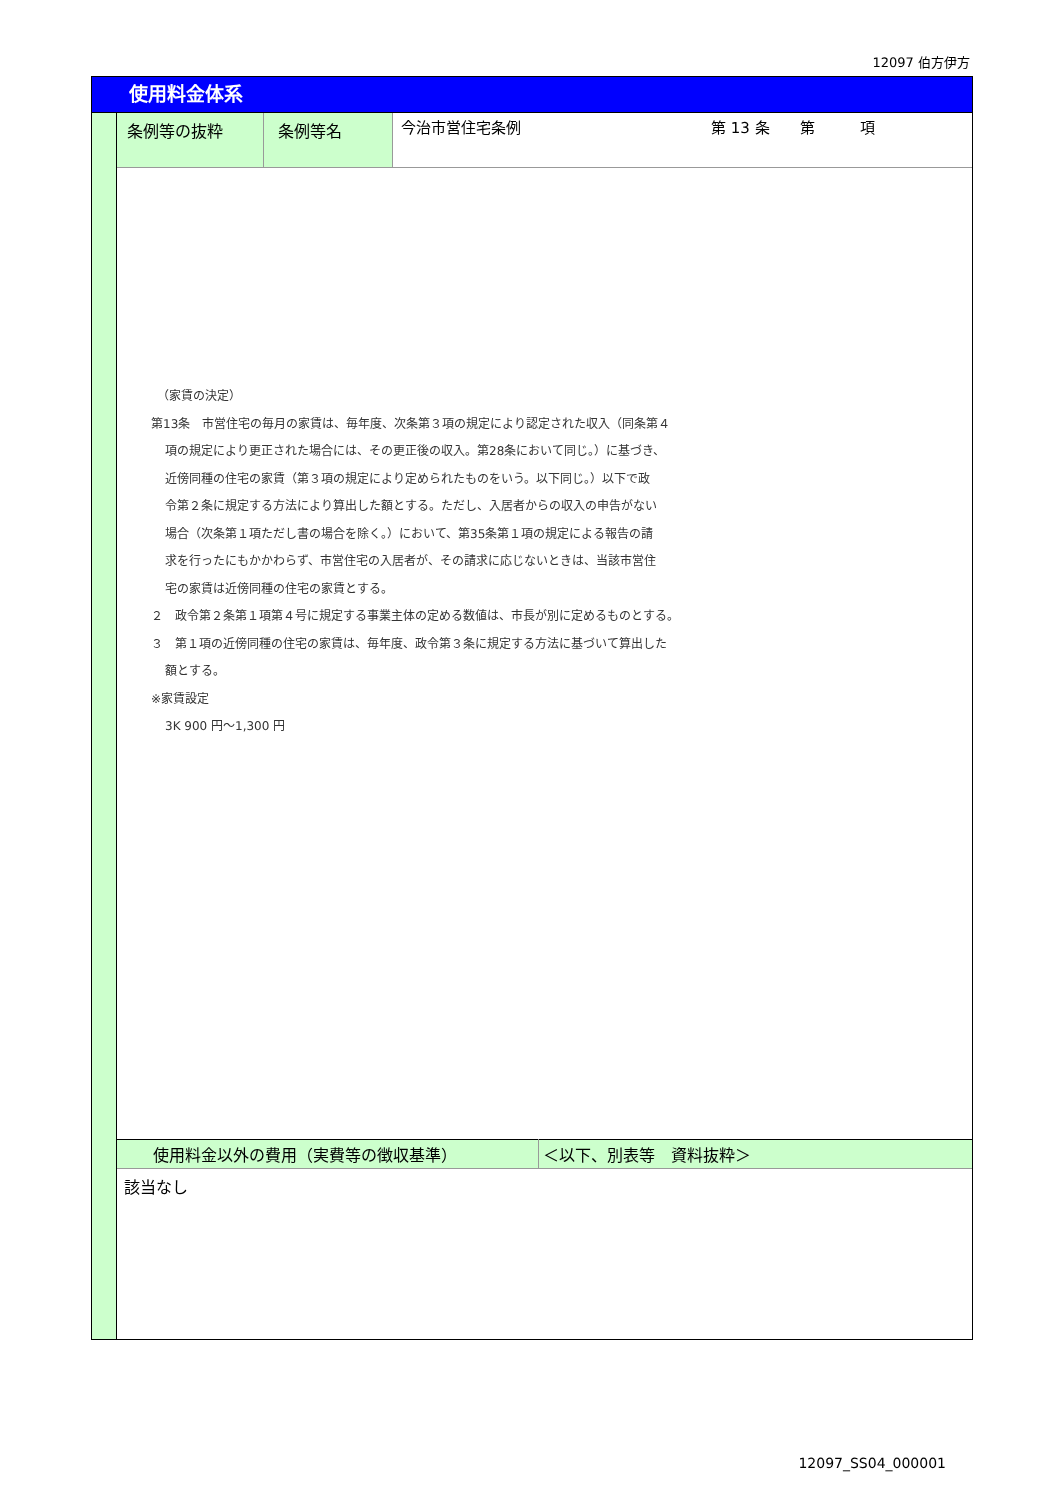12097 伯方伊方
使用料金体系
| 条例等の抜粋 | 条例等名 | 今治市営住宅条例 第 13 条 第 項 |
　（家賃の決定）
第13条　市営住宅の毎月の家賃は、毎年度、次条第３項の規定により認定された収入（同条第４
項の規定により更正された場合には、その更正後の収入。第28条において同じ。）に基づき、
近傍同種の住宅の家賃（第３項の規定により定められたものをいう。以下同じ。）以下で政
令第２条に規定する方法により算出した額とする。ただし、入居者からの収入の申告がない
場合（次条第１項ただし書の場合を除く。）において、第35条第１項の規定による報告の請
求を行ったにもかかわらず、市営住宅の入居者が、その請求に応じないときは、当該市営住
宅の家賃は近傍同種の住宅の家賃とする。
２　政令第２条第１項第４号に規定する事業主体の定める数値は、市長が別に定めるものとする。
３　第１項の近傍同種の住宅の家賃は、毎年度、政令第３条に規定する方法に基づいて算出した
額とする。
※家賃設定
3K 900 円～1,300 円
| 使用料金以外の費用（実費等の徴収基準） | ＜以下、別表等 資料抜粋＞ |
| 該当なし | |
12097_SS04_000001